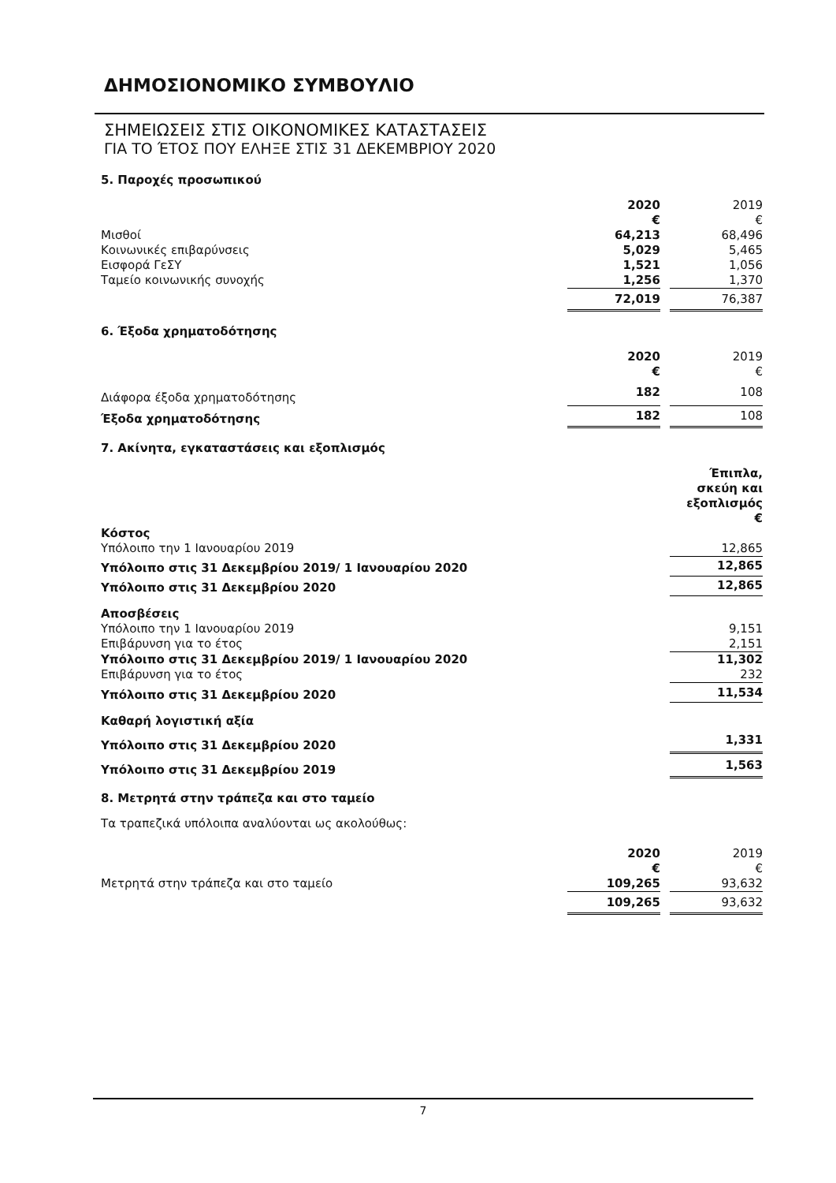ΔΗΜΟΣΙΟΝΟΜΙΚΟ ΣΥΜΒΟΥΛΙΟ
ΣΗΜΕΙΩΣΕΙΣ ΣΤΙΣ ΟΙΚΟΝΟΜΙΚΕΣ ΚΑΤΑΣΤΑΣΕΙΣ
ΓΙΑ ΤΟ ΈΤΟΣ ΠΟΥ ΕΛΗΞΕ ΣΤΙΣ 31 ΔΕΚΕΜΒΡΙΟΥ 2020
5. Παροχές προσωπικού
| | 2020 € | | 2019 € |
| Μισθοί | 64,213 | | 68,496 |
| Κοινωνικές επιβαρύνσεις | 5,029 | | 5,465 |
| Εισφορά ΓεΣΥ | 1,521 | | 1,056 |
| Ταμείο κοινωνικής συνοχής | 1,256 | | 1,370 |
| | 72,019 | | 76,387 |
6. Έξοδα χρηματοδότησης
| | 2020 € | | 2019 € |
| Διάφορα έξοδα χρηματοδότησης | 182 | | 108 |
| Έξοδα χρηματοδότησης | 182 | | 108 |
7. Ακίνητα, εγκαταστάσεις και εξοπλισμός
| | Έπιπλα, σκεύη και εξοπλισμός € |
| Κόστος | |
| Υπόλοιπο την 1 Ιανουαρίου 2019 | 12,865 |
| Υπόλοιπο στις 31 Δεκεμβρίου 2019/ 1 Ιανουαρίου 2020 | 12,865 |
| Υπόλοιπο στις 31 Δεκεμβρίου 2020 | 12,865 |
| Αποσβέσεις | |
| Υπόλοιπο την 1 Ιανουαρίου 2019 | 9,151 |
| Επιβάρυνση για το έτος | 2,151 |
| Υπόλοιπο στις 31 Δεκεμβρίου 2019/ 1 Ιανουαρίου 2020 | 11,302 |
| Επιβάρυνση για το έτος | 232 |
| Υπόλοιπο στις 31 Δεκεμβρίου 2020 | 11,534 |
| Καθαρή λογιστική αξία | |
| Υπόλοιπο στις 31 Δεκεμβρίου 2020 | 1,331 |
| Υπόλοιπο στις 31 Δεκεμβρίου 2019 | 1,563 |
8. Μετρητά στην τράπεζα και στο ταμείο
Τα τραπεζικά υπόλοιπα αναλύονται ως ακολούθως:
| | 2020 € | | 2019 € |
| Μετρητά στην τράπεζα και στο ταμείο | 109,265 | | 93,632 |
| | 109,265 | | 93,632 |
7